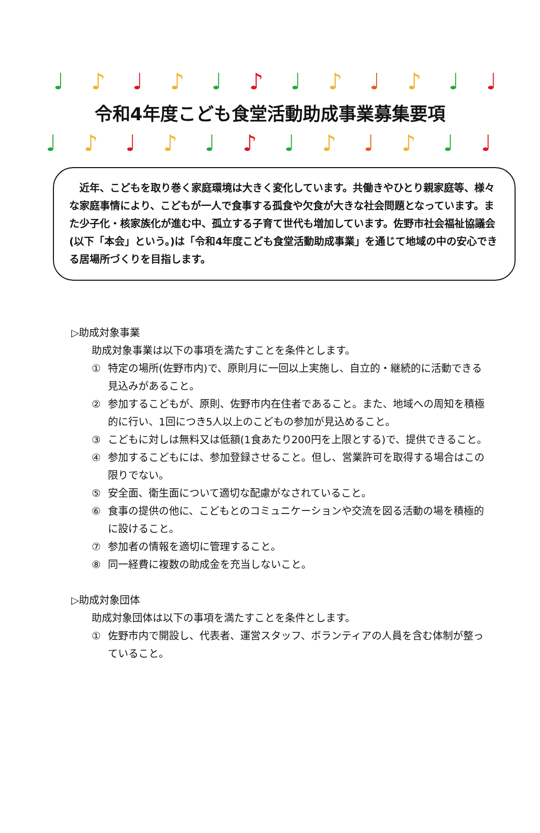♩ ♪ ♩ ♪ ♩ ♪ ♩ ♪ ♩ ♪ ♩ ♩
令和4年度こども食堂活動助成事業募集要項
♩ ♪ ♩ ♪ ♩ ♪ ♩ ♪ ♩ ♪ ♩ ♩
　近年、こどもを取り巻く家庭環境は大きく変化しています。共働きやひとり親家庭等、様々な家庭事情により、こどもが一人で食事する孤食や欠食が大きな社会問題となっています。また少子化・核家族化が進む中、孤立する子育て世代も増加しています。佐野市社会福祉協議会(以下「本会」という。)は「令和4年度こども食堂活動助成事業」を通じて地域の中の安心できる居場所づくりを目指します。
▷助成対象事業
助成対象事業は以下の事項を満たすことを条件とします。
① 特定の場所(佐野市内)で、原則月に一回以上実施し、自立的・継続的に活動できる見込みがあること。
② 参加するこどもが、原則、佐野市内在住者であること。また、地域への周知を積極的に行い、1回につき5人以上のこどもの参加が見込めること。
③ こどもに対しは無料又は低額(1食あたり200円を上限とする)で、提供できること。
④ 参加するこどもには、参加登録させること。但し、営業許可を取得する場合はこの限りでない。
⑤ 安全面、衛生面について適切な配慮がなされていること。
⑥ 食事の提供の他に、こどもとのコミュニケーションや交流を図る活動の場を積極的に設けること。
⑦ 参加者の情報を適切に管理すること。
⑧ 同一経費に複数の助成金を充当しないこと。
▷助成対象団体
助成対象団体は以下の事項を満たすことを条件とします。
① 佐野市内で開設し、代表者、運営スタッフ、ボランティアの人員を含む体制が整っていること。